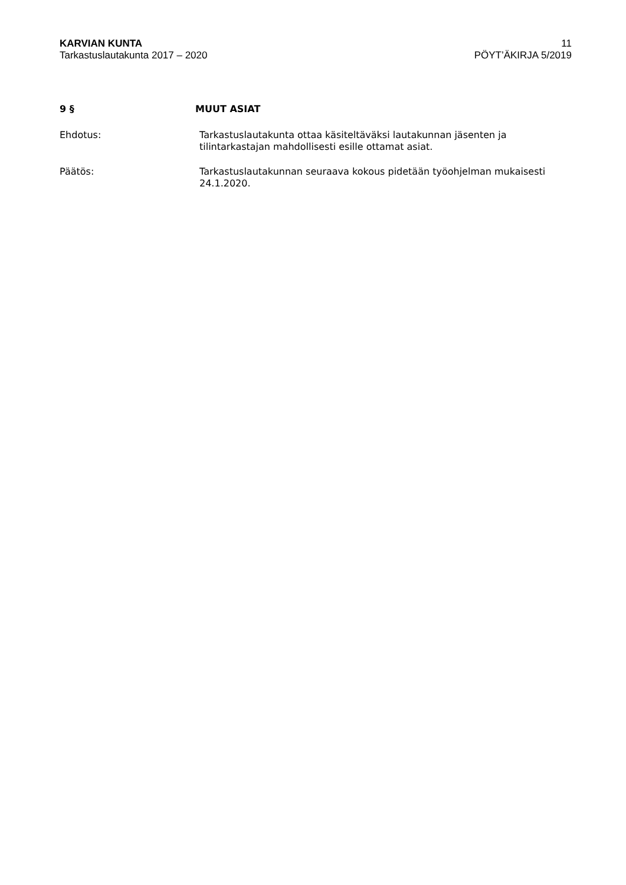KARVIAN KUNTA
Tarkastuslautakunta 2017 – 2020
11
PÖYT’ÄKIRJA 5/2019
9 § MUUT ASIAT
Ehdotus: Tarkastuslautakunta ottaa käsiteltäväksi lautakunnan jäsenten ja tilintarkastajan mahdollisesti esille ottamat asiat.
Päätös: Tarkastuslautakunnan seuraava kokous pidetään työohjelman mukaisesti 24.1.2020.